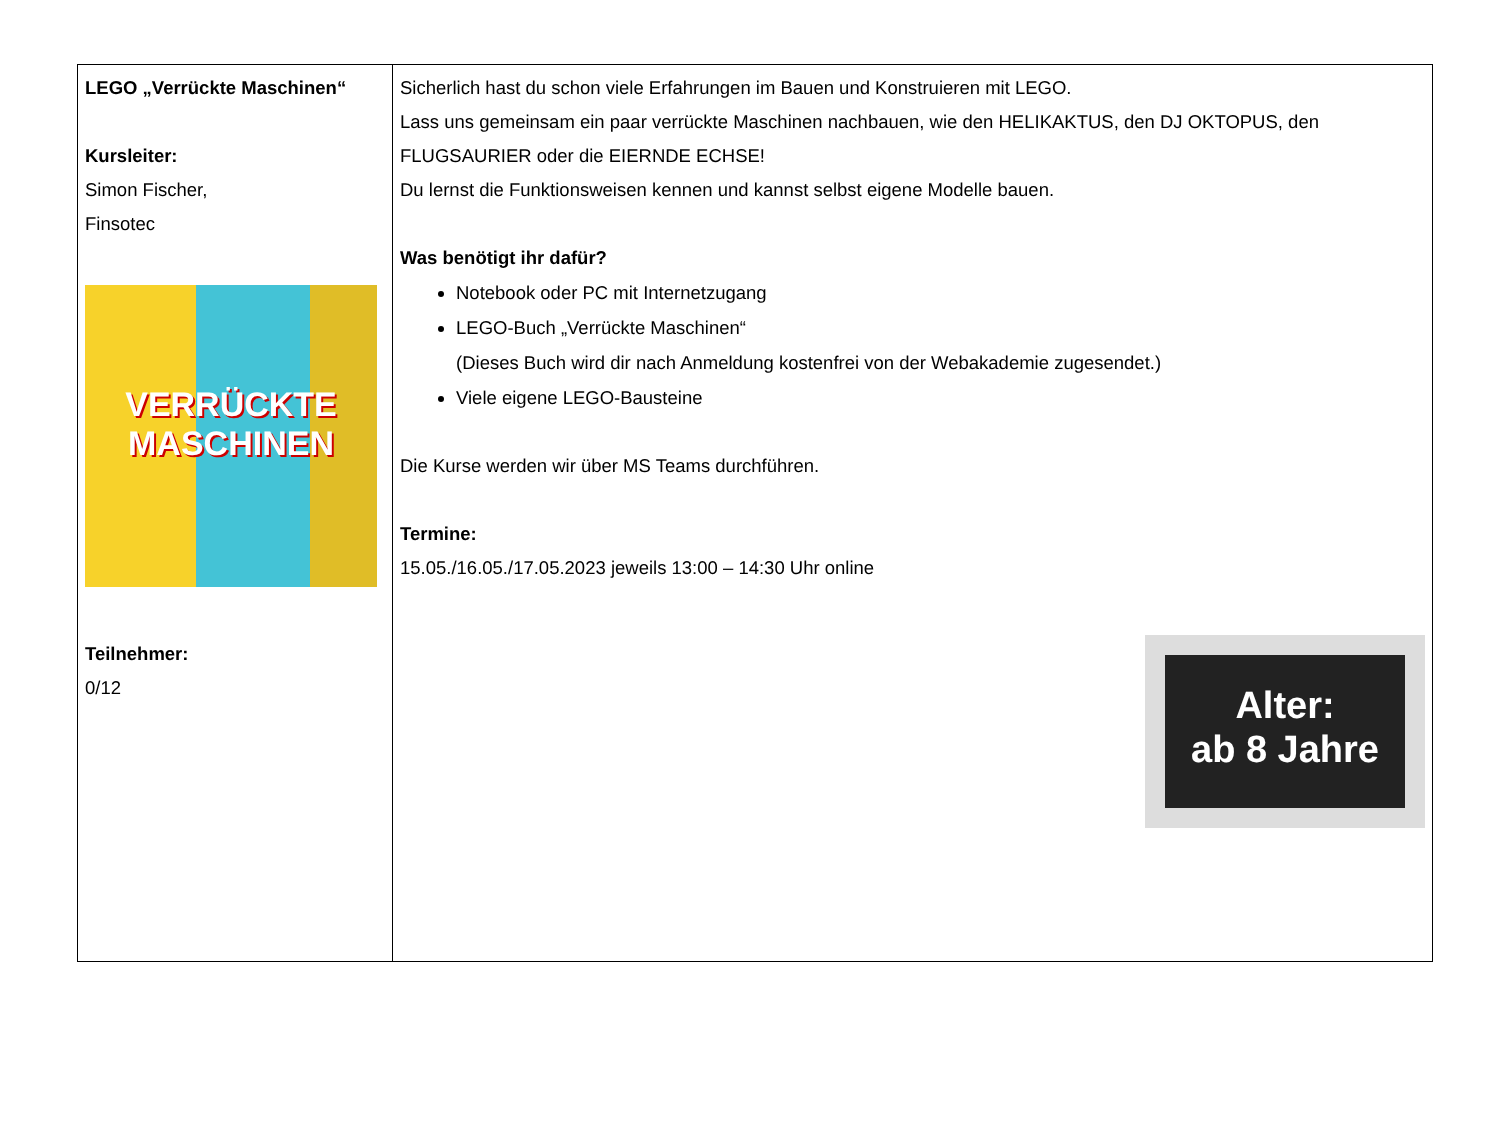| LEGO „Verrückte Maschinen“ Kursleiter: Simon Fischer, Finsotec VERRÜCKTE MASCHINEN Teilnehmer: 0/12 | Sicherlich hast du schon viele Erfahrungen im Bauen und Konstruieren mit LEGO. Lass uns gemeinsam ein paar verrückte Maschinen nachbauen, wie den HELIKAKTUS, den DJ OKTOPUS, den FLUGSAURIER oder die EIERNDE ECHSE! Du lernst die Funktionsweisen kennen und kannst selbst eigene Modelle bauen. Was benötigt ihr dafür? Notebook oder PC mit Internetzugang LEGO-Buch „Verrückte Maschinen“ (Dieses Buch wird dir nach Anmeldung kostenfrei von der Webakademie zugesendet.) Viele eigene LEGO-Bausteine Die Kurse werden wir über MS Teams durchführen. Termine: 15.05./16.05./17.05.2023 jeweils 13:00 – 14:30 Uhr online Alter: ab 8 Jahre |